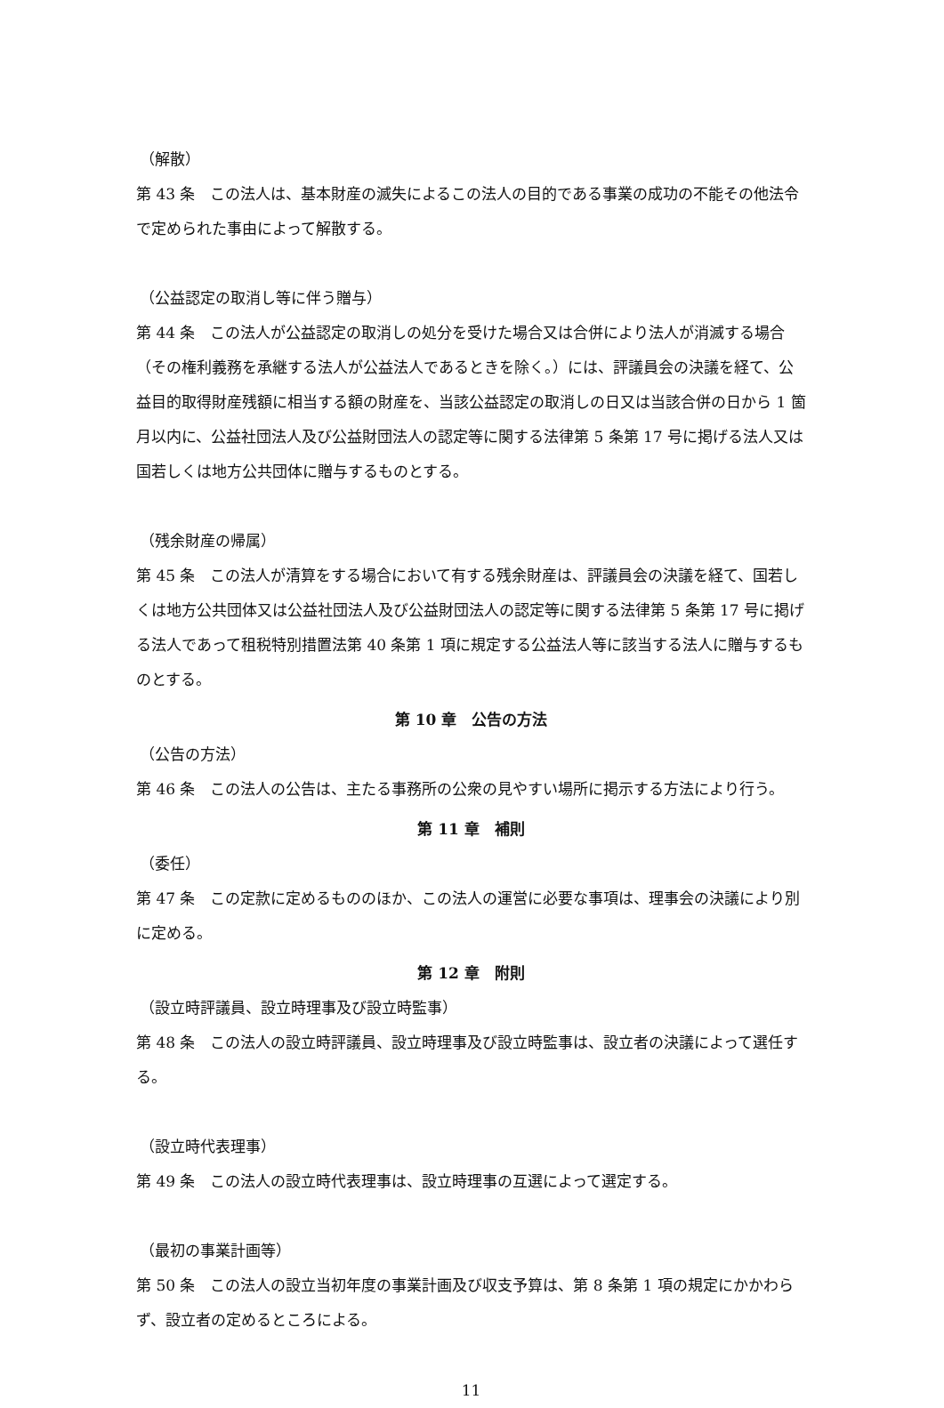（解散）
第 43 条　この法人は、基本財産の滅失によるこの法人の目的である事業の成功の不能その他法令で定められた事由によって解散する。
（公益認定の取消し等に伴う贈与）
第 44 条　この法人が公益認定の取消しの処分を受けた場合又は合併により法人が消滅する場合（その権利義務を承継する法人が公益法人であるときを除く。）には、評議員会の決議を経て、公益目的取得財産残額に相当する額の財産を、当該公益認定の取消しの日又は当該合併の日から 1 箇月以内に、公益社団法人及び公益財団法人の認定等に関する法律第 5 条第 17 号に掲げる法人又は国若しくは地方公共団体に贈与するものとする。
（残余財産の帰属）
第 45 条　この法人が清算をする場合において有する残余財産は、評議員会の決議を経て、国若しくは地方公共団体又は公益社団法人及び公益財団法人の認定等に関する法律第 5 条第 17 号に掲げる法人であって租税特別措置法第 40 条第 1 項に規定する公益法人等に該当する法人に贈与するものとする。
第 10 章　公告の方法
（公告の方法）
第 46 条　この法人の公告は、主たる事務所の公衆の見やすい場所に掲示する方法により行う。
第 11 章　補則
（委任）
第 47 条　この定款に定めるもののほか、この法人の運営に必要な事項は、理事会の決議により別に定める。
第 12 章　附則
（設立時評議員、設立時理事及び設立時監事）
第 48 条　この法人の設立時評議員、設立時理事及び設立時監事は、設立者の決議によって選任する。
（設立時代表理事）
第 49 条　この法人の設立時代表理事は、設立時理事の互選によって選定する。
（最初の事業計画等）
第 50 条　この法人の設立当初年度の事業計画及び収支予算は、第 8 条第 1 項の規定にかかわらず、設立者の定めるところによる。
11